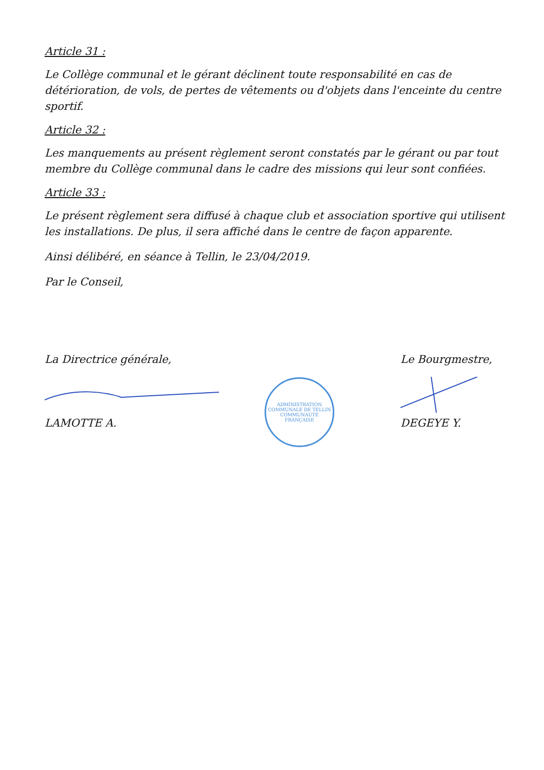Article 31 :
Le Collège communal et le gérant déclinent toute responsabilité en cas de détérioration, de vols, de pertes de vêtements ou d'objets dans l'enceinte du centre sportif.
Article 32 :
Les manquements au présent règlement seront constatés par le gérant ou par tout membre du Collège communal dans le cadre des missions qui leur sont confiées.
Article 33 :
Le présent règlement sera diffusé à chaque club et association sportive qui utilisent les installations. De plus, il sera affiché dans le centre de façon apparente.
Ainsi délibéré, en séance à Tellin, le 23/04/2019.
Par le Conseil,
La Directrice générale,
LAMOTTE A.
ADMINISTRATION COMMUNALE DE TELLIN
COMMUNAUTÉ FRANÇAISE
Le Bourgmestre,
DEGEYE Y.